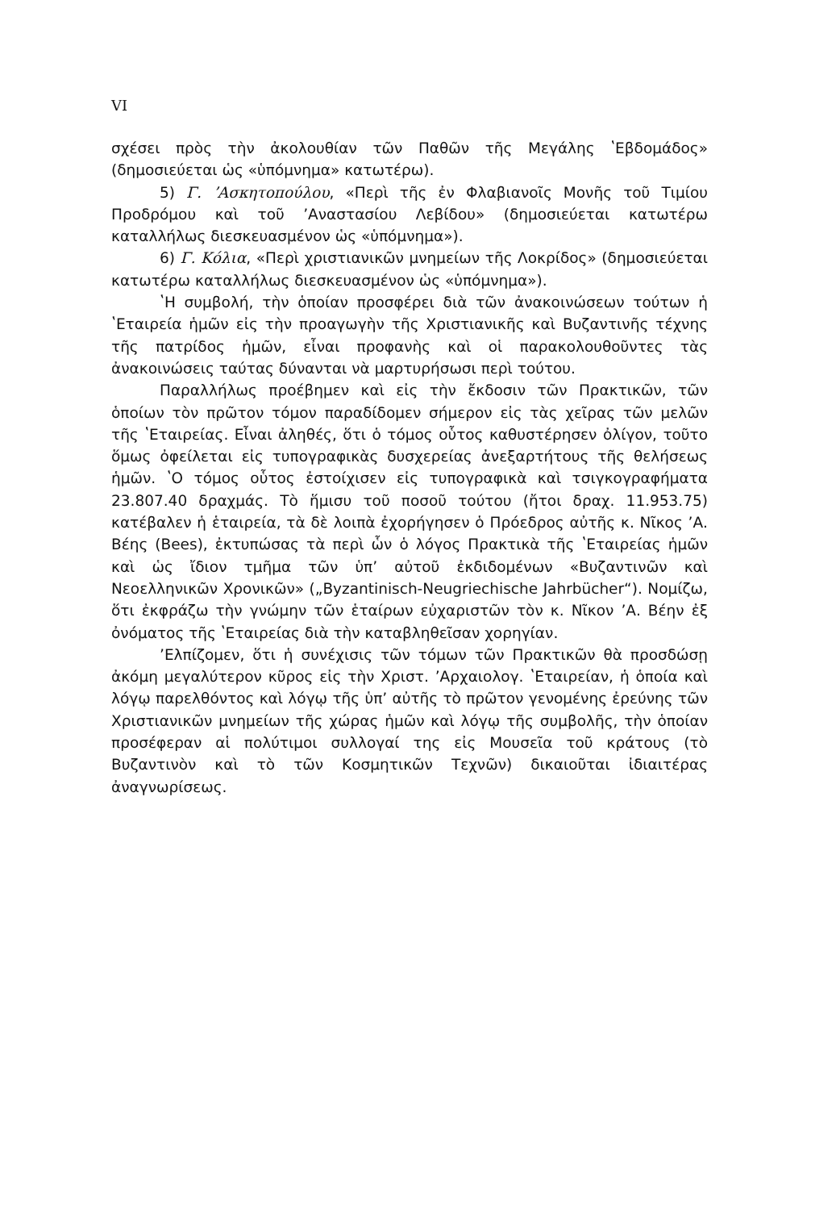VI
σχέσει πρὸς τὴν ἀκολουθίαν τῶν Παθῶν τῆς Μεγάλης ʽΕβδομάδος» (δημοσιεύεται ὡς «ὑπόμνημα» κατωτέρω).
5) Γ. ʼΑσκητοπούλου, «Περὶ τῆς ἐν Φλαβιανοῖς Μονῆς τοῦ Τιμίου Προδρόμου καὶ τοῦ ʼΑναστασίου Λεβίδου» (δημοσιεύεται κατωτέρω καταλλήλως διεσκευασμένον ὡς «ὑπόμνημα»).
6) Γ. Κόλια, «Περὶ χριστιανικῶν μνημείων τῆς Λοκρίδος» (δημοσιεύεται κατωτέρω καταλλήλως διεσκευασμένον ὡς «ὑπόμνημα»).
ʽΗ συμβολή, τὴν ὁποίαν προσφέρει διὰ τῶν ἀνακοινώσεων τούτων ἡ ʽΕταιρεία ἡμῶν εἰς τὴν προαγωγὴν τῆς Χριστιανικῆς καὶ Βυζαντινῆς τέχνης τῆς πατρίδος ἡμῶν, εἶναι προφανὴς καὶ οἱ παρακολουθοῦντες τὰς ἀνακοινώσεις ταύτας δύνανται νὰ μαρτυρήσωσι περὶ τούτου.
Παραλλήλως προέβημεν καὶ εἰς τὴν ἔκδοσιν τῶν Πρακτικῶν, τῶν ὁποίων τὸν πρῶτον τόμον παραδίδομεν σήμερον εἰς τὰς χεῖρας τῶν μελῶν τῆς ʽΕταιρείας. Εἶναι ἀληθές, ὅτι ὁ τόμος οὗτος καθυστέρησεν ὀλίγον, τοῦτο ὅμως ὀφείλεται εἰς τυπογραφικὰς δυσχερείας ἀνεξαρτήτους τῆς θελήσεως ἡμῶν. ʽΟ τόμος οὗτος ἐστοίχισεν εἰς τυπογραφικὰ καὶ τσιγκογραφήματα 23.807.40 δραχμάς. Τὸ ἥμισυ τοῦ ποσοῦ τούτου (ἤτοι δραχ. 11.953.75) κατέβαλεν ἡ ἑταιρεία, τὰ δὲ λοιπὰ ἐχορήγησεν ὁ Πρόεδρος αὐτῆς κ. Νῖκος ʼΑ. Βέης (Bees), ἐκτυπώσας τὰ περὶ ὧν ὁ λόγος Πρακτικὰ τῆς ʽΕταιρείας ἡμῶν καὶ ὡς ἴδιον τμῆμα τῶν ὑπʼ αὐτοῦ ἐκδιδομένων «Βυζαντινῶν καὶ Νεοελληνικῶν Χρονικῶν» („Byzantinisch-Neugriechische Jahrbücher“). Νομίζω, ὅτι ἐκφράζω τὴν γνώμην τῶν ἑταίρων εὐχαριστῶν τὸν κ. Νῖκον ʼΑ. Βέην ἐξ ὀνόματος τῆς ʽΕταιρείας διὰ τὴν καταβληθεῖσαν χορηγίαν.
ʼΕλπίζομεν, ὅτι ἡ συνέχισις τῶν τόμων τῶν Πρακτικῶν θὰ προσδώσῃ ἀκόμη μεγαλύτερον κῦρος εἰς τὴν Χριστ. ʼΑρχαιολογ. ʽΕταιρείαν, ἡ ὁποία καὶ λόγῳ παρελθόντος καὶ λόγῳ τῆς ὑπʼ αὐτῆς τὸ πρῶτον γενομένης ἐρεύνης τῶν Χριστιανικῶν μνημείων τῆς χώρας ἡμῶν καὶ λόγῳ τῆς συμβολῆς, τὴν ὁποίαν προσέφεραν αἱ πολύτιμοι συλλογαί της εἰς Μουσεῖα τοῦ κράτους (τὸ Βυζαντινὸν καὶ τὸ τῶν Κοσμητικῶν Τεχνῶν) δικαιοῦται ἰδιαιτέρας ἀναγνωρίσεως.